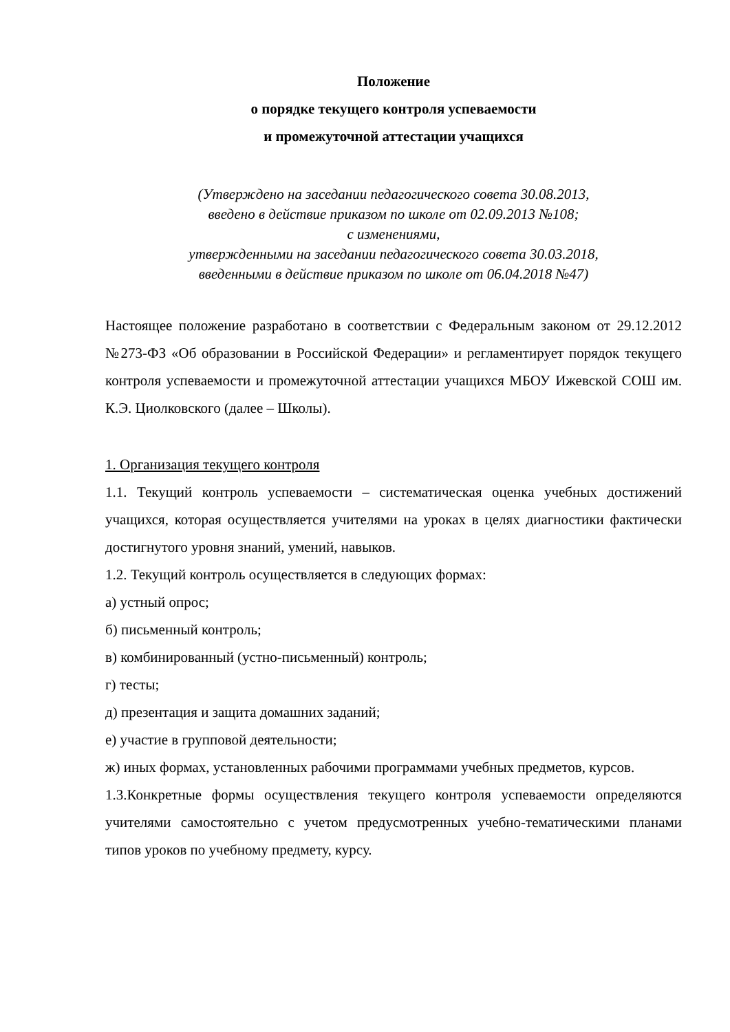Положение
о порядке текущего контроля успеваемости
и промежуточной аттестации учащихся
(Утверждено на заседании педагогического совета 30.08.2013,
введено в действие приказом по школе от 02.09.2013 №108;
с изменениями,
утвержденными на заседании педагогического совета 30.03.2018,
введенными в действие приказом по школе от 06.04.2018 №47)
Настоящее положение разработано в соответствии с Федеральным законом от 29.12.2012 №273-ФЗ «Об образовании в Российской Федерации» и регламентирует порядок текущего контроля успеваемости и промежуточной аттестации учащихся МБОУ Ижевской СОШ им. К.Э. Циолковского (далее – Школы).
1. Организация текущего контроля
1.1. Текущий контроль успеваемости – систематическая оценка учебных достижений учащихся, которая осуществляется учителями на уроках в целях диагностики фактически достигнутого уровня знаний, умений, навыков.
1.2. Текущий контроль осуществляется в следующих формах:
а) устный опрос;
б) письменный контроль;
в) комбинированный (устно-письменный) контроль;
г) тесты;
д) презентация и защита домашних заданий;
е) участие в групповой деятельности;
ж) иных формах, установленных рабочими программами учебных предметов, курсов.
1.3.Конкретные формы осуществления текущего контроля успеваемости определяются учителями самостоятельно с учетом предусмотренных учебно-тематическими планами типов уроков по учебному предмету, курсу.